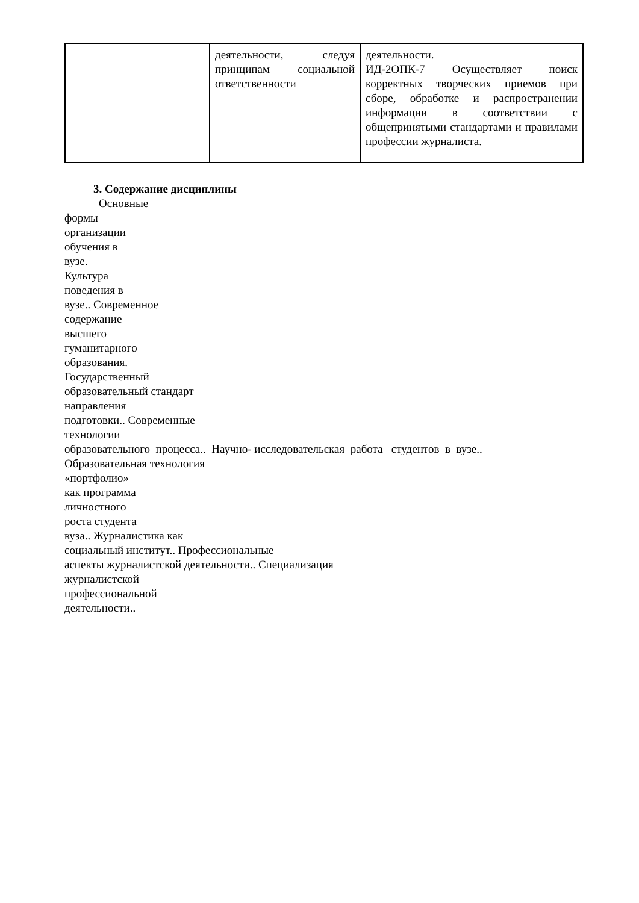| | деятельности, следуя принципам социальной ответственности | деятельности. ИД-2ОПК-7 Осуществляет поиск корректных творческих приемов при сборе, обработке и распространении информации в соответствии с общепринятыми стандартами и правилами профессии журналиста. |
3. Содержание дисциплины
Основные
формы
организации
обучения в
вузе.
Культура
поведения в
вузе.. Современное
содержание
высшего
гуманитарного
образования.
Государственный
образовательный стандарт
направления
подготовки.. Современные
технологии
образовательного процесса.. Научно- исследовательская работа студентов в вузе..
Образовательная технология
«портфолио»
как программа
личностного
роста студента
вуза.. Журналистика как
социальный институт.. Профессиональные
аспекты журналистской деятельности.. Специализация
журналистской
профессиональной
деятельности..